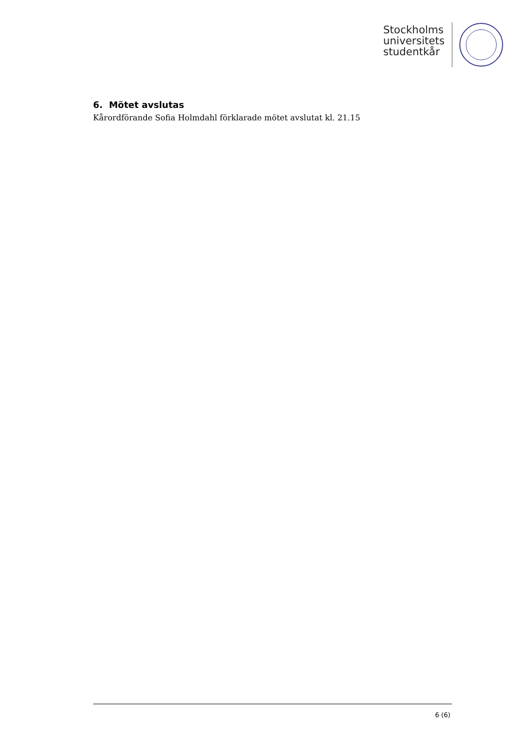Stockholms
universitets
studentkår
6. Mötet avslutas
Kårordförande Sofia Holmdahl förklarade mötet avslutat kl. 21.15
6 (6)